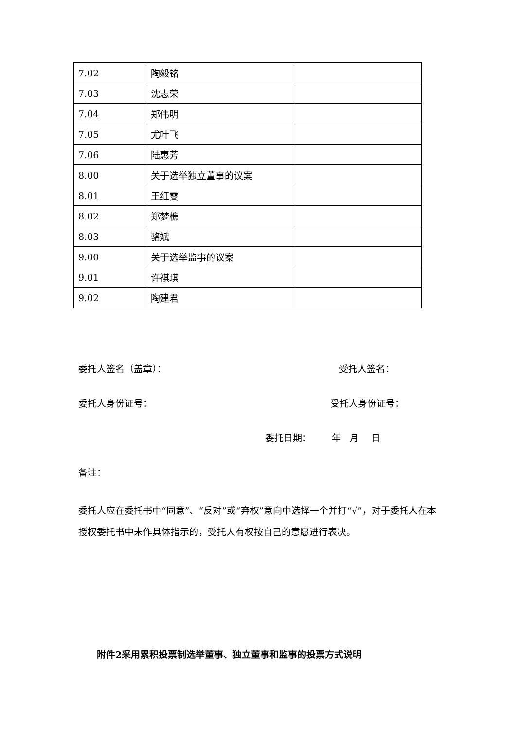| 7.02 | 陶毅铭 | |
| 7.03 | 沈志荣 | |
| 7.04 | 郑伟明 | |
| 7.05 | 尤叶飞 | |
| 7.06 | 陆惠芳 | |
| 8.00 | 关于选举独立董事的议案 | |
| 8.01 | 王红雯 | |
| 8.02 | 郑梦樵 | |
| 8.03 | 骆斌 | |
| 9.00 | 关于选举监事的议案 | |
| 9.01 | 许祺琪 | |
| 9.02 | 陶建君 | |
委托人签名（盖章）： 受托人签名：
委托人身份证号： 受托人身份证号：
委托日期： 年 月 日
备注：
委托人应在委托书中“同意”、“反对”或“弃权”意向中选择一个并打“√”，对于委托人在本授权委托书中未作具体指示的，受托人有权按自己的意愿进行表决。
附件2采用累积投票制选举董事、独立董事和监事的投票方式说明